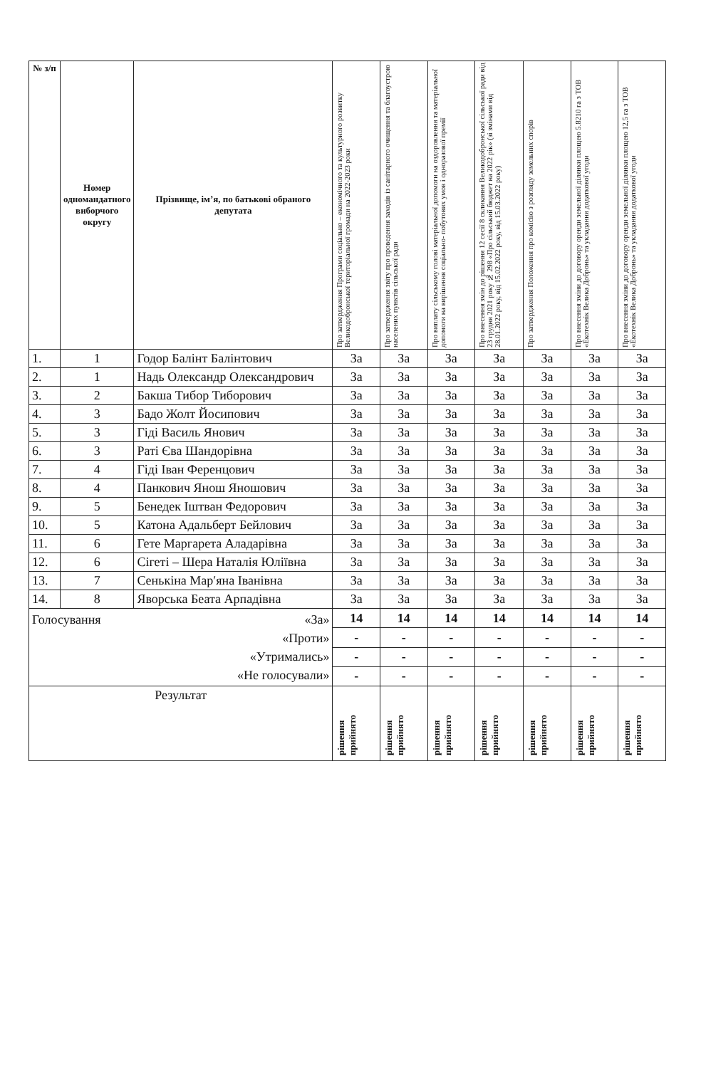| № з/п | Номер одномандатного виборчого округу | Прізвище, ім’я, по батькові обраного депутата | Про затвердження Програми соціально – економічного та культурного розвитку Великодобронської територіальної громади на 2022-2023 роки | Про затвердження звіту про проведення заходів із санітарного очищення та благоустрою населених пунктів сільської ради | Про виплату сільському голові матеріальної допомоги на оздоровлення та матеріальної допомоги на вирішення соціально- побутових умов і одноразової премії | Про внесення змін до рішення 12 сесії 8 скликання Великодобронської сільської ради від 23 грудня 2021 року № 298 «Про сільський бюджет на 2022 рік» (зі змінами від 28.01.2022 року, від 15.02.2022 року, від 15.03.2022 року) | Про затвердження Положення про комісію з розгляду земельних спорів | Про внесення зміни до договору оренди земельної ділянки площею 5.8210 га з ТОВ «Екотехнік Велика Добронь» та укладання додаткової угоди | Про внесення зміни до договору оренди земельної ділянки площею 12,5 га з ТОВ «Екотехнік Велика Добронь» та укладання додаткової угоди |
| --- | --- | --- | --- | --- | --- | --- | --- | --- | --- |
| 1. | 1 | Годор Балінт Балінтович | За | За | За | За | За | За | За |
| 2. | 1 | Надь Олександр Олександрович | За | За | За | За | За | За | За |
| 3. | 2 | Бакша Тибор Тиборович | За | За | За | За | За | За | За |
| 4. | 3 | Бадо Жолт Йосипович | За | За | За | За | За | За | За |
| 5. | 3 | Гіді Василь Янович | За | За | За | За | За | За | За |
| 6. | 3 | Раті Єва Шандорівна | За | За | За | За | За | За | За |
| 7. | 4 | Гіді Іван Ференцович | За | За | За | За | За | За | За |
| 8. | 4 | Панкович Янош Яношович | За | За | За | За | За | За | За |
| 9. | 5 | Бенедек Іштван Федорович | За | За | За | За | За | За | За |
| 10. | 5 | Катона Адальберт Бейлович | За | За | За | За | За | За | За |
| 11. | 6 | Гете Маргарета Аладарівна | За | За | За | За | За | За | За |
| 12. | 6 | Сігеті – Шера Наталія Юліївна | За | За | За | За | За | За | За |
| 13. | 7 | Сенькіна Мар′яна Іванівна | За | За | За | За | За | За | За |
| 14. | 8 | Яворська Беата Арпадівна | За | За | За | За | За | За | За |
| Голосування «За» «Проти» «Утримались» «Не голосували» | | | 14 | 14 | 14 | 14 | 14 | 14 | 14 |
| | | | - | - | - | - | - | - | - |
| | | | - | - | - | - | - | - | - |
| | | | - | - | - | - | - | - | - |
| Результат | | | рішення прийнято | рішення прийнято | рішення прийнято | рішення прийнято | рішення прийнято | рішення прийнято | рішення прийнято |